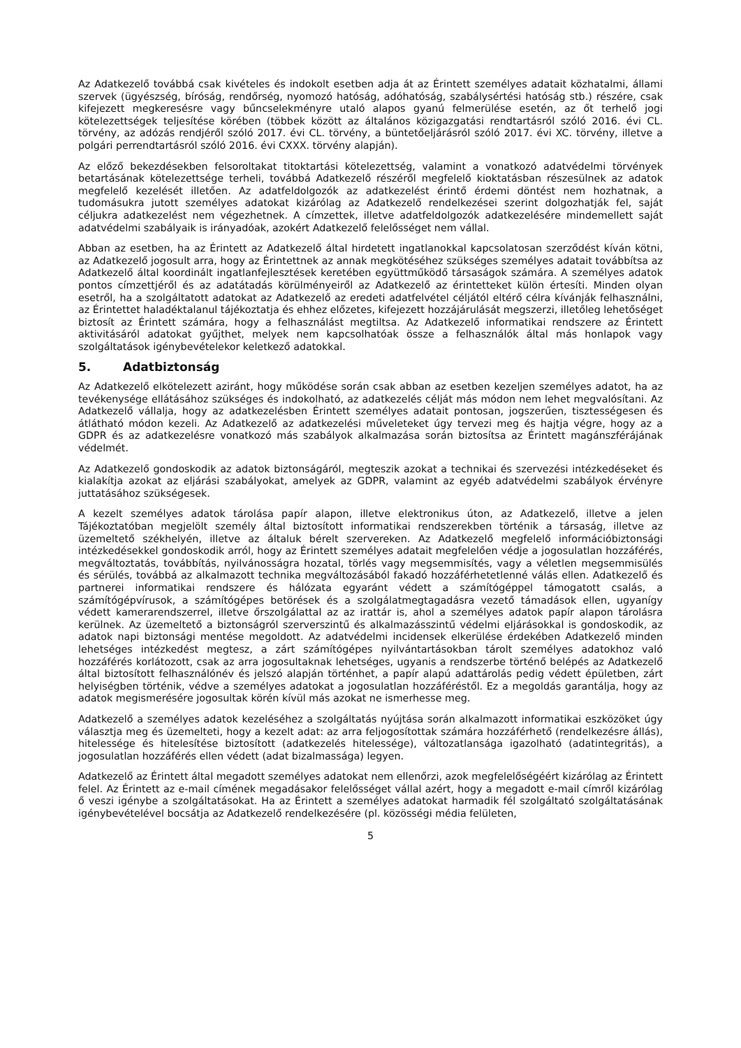Az Adatkezelő továbbá csak kivételes és indokolt esetben adja át az Érintett személyes adatait közhatalmi, állami szervek (ügyészség, bíróság, rendőrség, nyomozó hatóság, adóhatóság, szabálysértési hatóság stb.) részére, csak kifejezett megkeresésre vagy bűncselekményre utaló alapos gyanú felmerülése esetén, az őt terhelő jogi kötelezettségek teljesítése körében (többek között az általános közigazgatási rendtartásról szóló 2016. évi CL. törvény, az adózás rendjéről szóló 2017. évi CL. törvény, a büntetőeljárásról szóló 2017. évi XC. törvény, illetve a polgári perrendtartásról szóló 2016. évi CXXX. törvény alapján).
Az előző bekezdésekben felsoroltakat titoktartási kötelezettség, valamint a vonatkozó adatvédelmi törvények betartásának kötelezettsége terheli, továbbá Adatkezelő részéről megfelelő kioktatásban részesülnek az adatok megfelelő kezelését illetően. Az adatfeldolgozók az adatkezelést érintő érdemi döntést nem hozhatnak, a tudomásukra jutott személyes adatokat kizárólag az Adatkezelő rendelkezései szerint dolgozhatják fel, saját céljukra adatkezelést nem végezhetnek. A címzettek, illetve adatfeldolgozók adatkezelésére mindemellett saját adatvédelmi szabályaik is irányadóak, azokért Adatkezelő felelősséget nem vállal.
Abban az esetben, ha az Érintett az Adatkezelő által hirdetett ingatlanokkal kapcsolatosan szerződést kíván kötni, az Adatkezelő jogosult arra, hogy az Érintettnek az annak megkötéséhez szükséges személyes adatait továbbítsa az Adatkezelő által koordinált ingatlanfejlesztések keretében együttműködő társaságok számára. A személyes adatok pontos címzettjéről és az adatátadás körülményeiről az Adatkezelő az érintetteket külön értesíti. Minden olyan esetről, ha a szolgáltatott adatokat az Adatkezelő az eredeti adatfelvétel céljától eltérő célra kívánják felhasználni, az Érintettet haladéktalanul tájékoztatja és ehhez előzetes, kifejezett hozzájárulását megszerzi, illetőleg lehetőséget biztosít az Érintett számára, hogy a felhasználást megtiltsa. Az Adatkezelő informatikai rendszere az Érintett aktivitásáról adatokat gyűjthet, melyek nem kapcsolhatóak össze a felhasználók által más honlapok vagy szolgáltatások igénybevételekor keletkező adatokkal.
5. Adatbiztonság
Az Adatkezelő elkötelezett aziránt, hogy működése során csak abban az esetben kezeljen személyes adatot, ha az tevékenysége ellátásához szükséges és indokolható, az adatkezelés célját más módon nem lehet megvalósítani. Az Adatkezelő vállalja, hogy az adatkezelésben Érintett személyes adatait pontosan, jogszerűen, tisztességesen és átlátható módon kezeli. Az Adatkezelő az adatkezelési műveleteket úgy tervezi meg és hajtja végre, hogy az a GDPR és az adatkezelésre vonatkozó más szabályok alkalmazása során biztosítsa az Érintett magánszférájának védelmét.
Az Adatkezelő gondoskodik az adatok biztonságáról, megteszik azokat a technikai és szervezési intézkedéseket és kialakítja azokat az eljárási szabályokat, amelyek az GDPR, valamint az egyéb adatvédelmi szabályok érvényre juttatásához szükségesek.
A kezelt személyes adatok tárolása papír alapon, illetve elektronikus úton, az Adatkezelő, illetve a jelen Tájékoztatóban megjelölt személy által biztosított informatikai rendszerekben történik a társaság, illetve az üzemeltető székhelyén, illetve az általuk bérelt szervereken. Az Adatkezelő megfelelő információbiztonsági intézkedésekkel gondoskodik arról, hogy az Érintett személyes adatait megfelelően védje a jogosulatlan hozzáférés, megváltoztatás, továbbítás, nyilvánosságra hozatal, törlés vagy megsemmisítés, vagy a véletlen megsemmisülés és sérülés, továbbá az alkalmazott technika megváltozásából fakadó hozzáférhetetlenné válás ellen. Adatkezelő és partnerei informatikai rendszere és hálózata egyaránt védett a számítógéppel támogatott csalás, a számítógépvírusok, a számítógépes betörések és a szolgálatmegtagadásra vezető támadások ellen, ugyanígy védett kamerarendszerrel, illetve őrszolgálattal az az irattár is, ahol a személyes adatok papír alapon tárolásra kerülnek. Az üzemeltető a biztonságról szerverszintű és alkalmazásszintű védelmi eljárásokkal is gondoskodik, az adatok napi biztonsági mentése megoldott. Az adatvédelmi incidensek elkerülése érdekében Adatkezelő minden lehetséges intézkedést megtesz, a zárt számítógépes nyilvántartásokban tárolt személyes adatokhoz való hozzáférés korlátozott, csak az arra jogosultaknak lehetséges, ugyanis a rendszerbe történő belépés az Adatkezelő által biztosított felhasználónév és jelszó alapján történhet, a papír alapú adattárolás pedig védett épületben, zárt helyiségben történik, védve a személyes adatokat a jogosulatlan hozzáféréstől. Ez a megoldás garantálja, hogy az adatok megismerésére jogosultak körén kívül más azokat ne ismerhesse meg.
Adatkezelő a személyes adatok kezeléséhez a szolgáltatás nyújtása során alkalmazott informatikai eszközöket úgy választja meg és üzemelteti, hogy a kezelt adat: az arra feljogosítottak számára hozzáférhető (rendelkezésre állás), hitelessége és hitelesítése biztosított (adatkezelés hitelessége), változatlansága igazolható (adatintegritás), a jogosulatlan hozzáférés ellen védett (adat bizalmassága) legyen.
Adatkezelő az Érintett által megadott személyes adatokat nem ellenőrzi, azok megfelelőségéért kizárólag az Érintett felel. Az Érintett az e-mail címének megadásakor felelősséget vállal azért, hogy a megadott e-mail címről kizárólag ő veszi igénybe a szolgáltatásokat. Ha az Érintett a személyes adatokat harmadik fél szolgáltató szolgáltatásának igénybevételével bocsátja az Adatkezelő rendelkezésére (pl. közösségi média felületen,
5